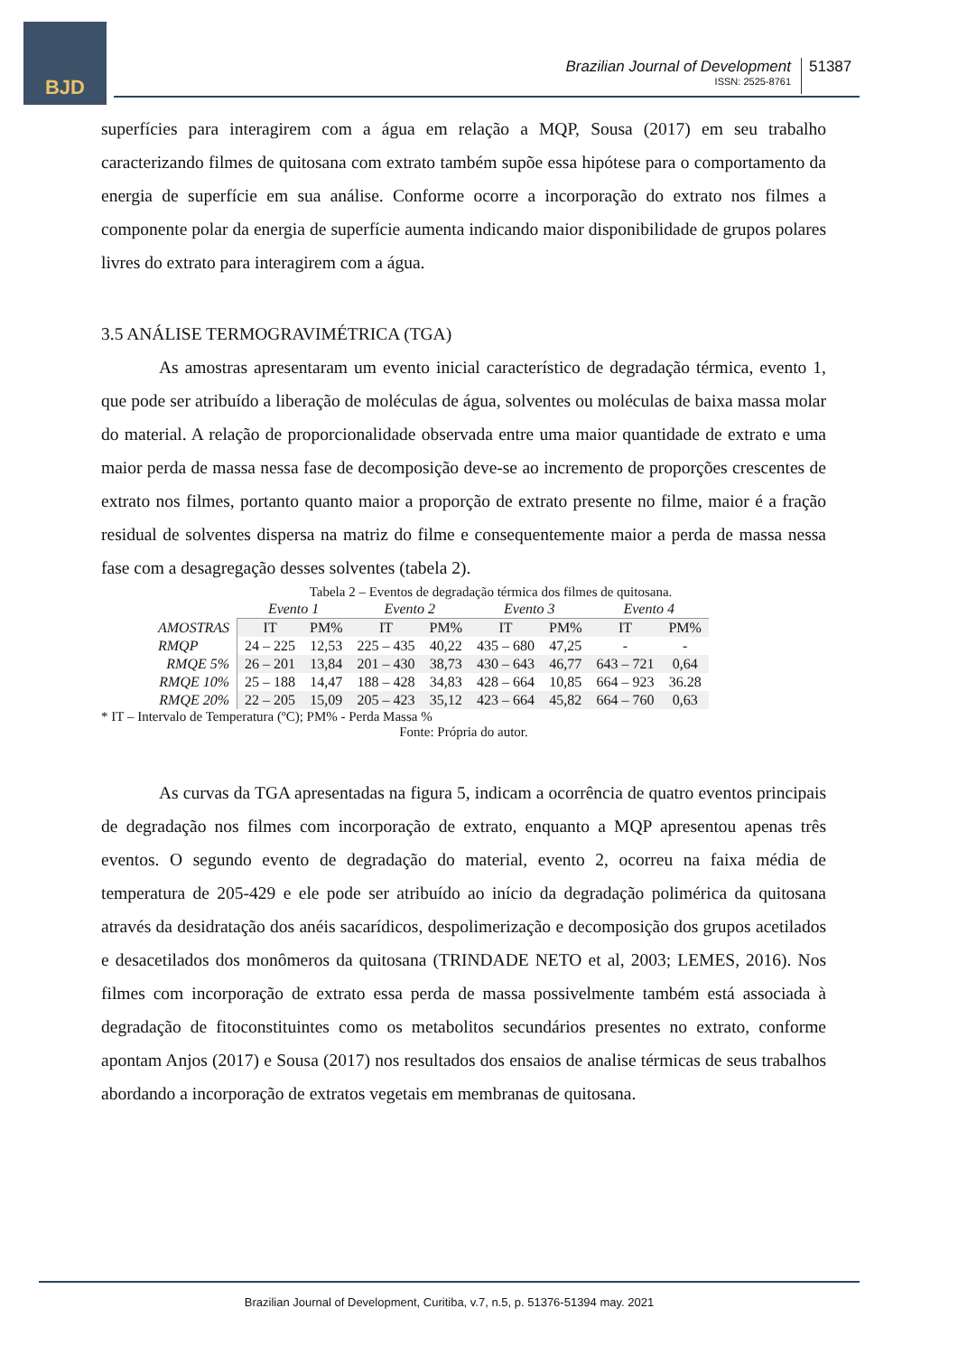BJD
Brazilian Journal of Development
ISSN: 2525-8761
51387
superfícies para interagirem com a água em relação a MQP, Sousa (2017) em seu trabalho caracterizando filmes de quitosana com extrato também supõe essa hipótese para o comportamento da energia de superfície em sua análise. Conforme ocorre a incorporação do extrato nos filmes a componente polar da energia de superfície aumenta indicando maior disponibilidade de grupos polares livres do extrato para interagirem com a água.
3.5 ANÁLISE TERMOGRAVIMÉTRICA (TGA)
As amostras apresentaram um evento inicial característico de degradação térmica, evento 1, que pode ser atribuído a liberação de moléculas de água, solventes ou moléculas de baixa massa molar do material. A relação de proporcionalidade observada entre uma maior quantidade de extrato e uma maior perda de massa nessa fase de decomposição deve-se ao incremento de proporções crescentes de extrato nos filmes, portanto quanto maior a proporção de extrato presente no filme, maior é a fração residual de solventes dispersa na matriz do filme e consequentemente maior a perda de massa nessa fase com a desagregação desses solventes (tabela 2).
Tabela 2 – Eventos de degradação térmica dos filmes de quitosana.
| | Evento 1 | | Evento 2 | | Evento 3 | | Evento 4 | |
| --- | --- | --- | --- | --- | --- | --- | --- | --- |
| AMOSTRAS | IT | PM% | IT | PM% | IT | PM% | IT | PM% |
| RMQP | 24 – 225 | 12,53 | 225 – 435 | 40,22 | 435 – 680 | 47,25 | - | - |
| RMQE 5% | 26 – 201 | 13,84 | 201 – 430 | 38,73 | 430 – 643 | 46,77 | 643 – 721 | 0,64 |
| RMQE 10% | 25 – 188 | 14,47 | 188 – 428 | 34,83 | 428 – 664 | 10,85 | 664 – 923 | 36.28 |
| RMQE 20% | 22 – 205 | 15,09 | 205 – 423 | 35,12 | 423 – 664 | 45,82 | 664 – 760 | 0,63 |
* IT – Intervalo de Temperatura (ºC); PM% - Perda Massa %
Fonte: Própria do autor.
As curvas da TGA apresentadas na figura 5, indicam a ocorrência de quatro eventos principais de degradação nos filmes com incorporação de extrato, enquanto a MQP apresentou apenas três eventos. O segundo evento de degradação do material, evento 2, ocorreu na faixa média de temperatura de 205-429 e ele pode ser atribuído ao início da degradação polimérica da quitosana através da desidratação dos anéis sacarídicos, despolimerização e decomposição dos grupos acetilados e desacetilados dos monômeros da quitosana (TRINDADE NETO et al, 2003; LEMES, 2016). Nos filmes com incorporação de extrato essa perda de massa possivelmente também está associada à degradação de fitoconstituintes como os metabolitos secundários presentes no extrato, conforme apontam Anjos (2017) e Sousa (2017) nos resultados dos ensaios de analise térmicas de seus trabalhos abordando a incorporação de extratos vegetais em membranas de quitosana.
Brazilian Journal of Development, Curitiba, v.7, n.5, p. 51376-51394 may. 2021